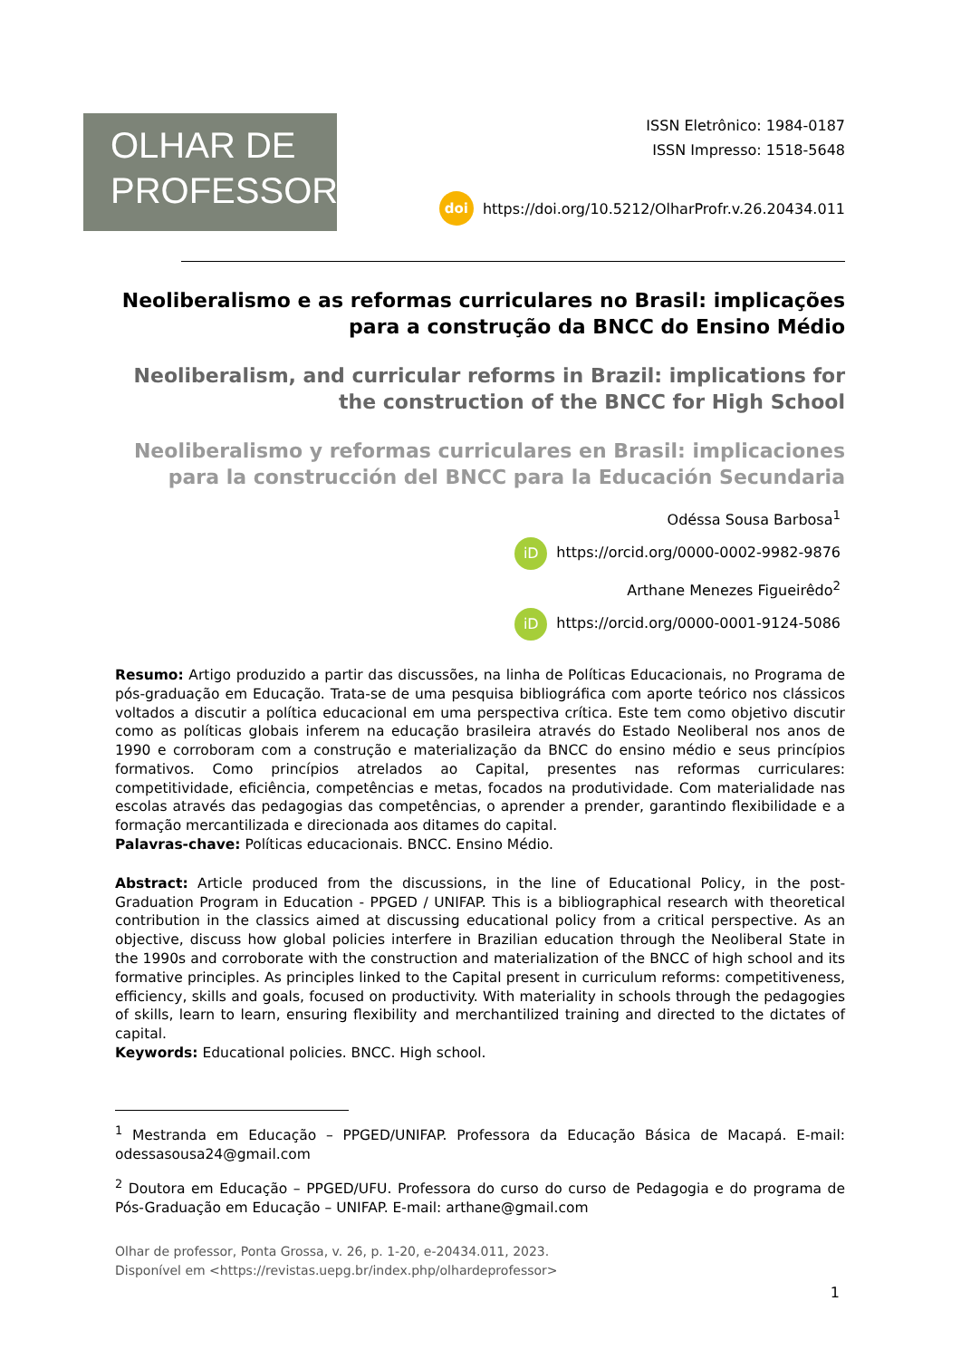OLHAR DE
PROFESSOR
ISSN Eletrônico: 1984-0187
ISSN Impresso: 1518-5648
doi https://doi.org/10.5212/OlharProfr.v.26.20434.011
Neoliberalismo e as reformas curriculares no Brasil: implicações para a construção da BNCC do Ensino Médio
Neoliberalism, and curricular reforms in Brazil: implications for the construction of the BNCC for High School
Neoliberalismo y reformas curriculares en Brasil: implicaciones para la construcción del BNCC para la Educación Secundaria
Odéssa Sousa Barbosa<sup>1</sup>
iD https://orcid.org/0000-0002-9982-9876
Arthane Menezes Figueirêdo<sup>2</sup>
iD https://orcid.org/0000-0001-9124-5086
Resumo: Artigo produzido a partir das discussões, na linha de Políticas Educacionais, no Programa de pós-graduação em Educação. Trata-se de uma pesquisa bibliográfica com aporte teórico nos clássicos voltados a discutir a política educacional em uma perspectiva crítica. Este tem como objetivo discutir como as políticas globais inferem na educação brasileira através do Estado Neoliberal nos anos de 1990 e corroboram com a construção e materialização da BNCC do ensino médio e seus princípios formativos. Como princípios atrelados ao Capital, presentes nas reformas curriculares: competitividade, eficiência, competências e metas, focados na produtividade. Com materialidade nas escolas através das pedagogias das competências, o aprender a prender, garantindo flexibilidade e a formação mercantilizada e direcionada aos ditames do capital.
Palavras-chave: Políticas educacionais. BNCC. Ensino Médio.
Abstract: Article produced from the discussions, in the line of Educational Policy, in the post- Graduation Program in Education - PPGED / UNIFAP. This is a bibliographical research with theoretical contribution in the classics aimed at discussing educational policy from a critical perspective. As an objective, discuss how global policies interfere in Brazilian education through the Neoliberal State in the 1990s and corroborate with the construction and materialization of the BNCC of high school and its formative principles. As principles linked to the Capital present in curriculum reforms: competitiveness, efficiency, skills and goals, focused on productivity. With materiality in schools through the pedagogies of skills, learn to learn, ensuring flexibility and merchantilized training and directed to the dictates of capital.
Keywords: Educational policies. BNCC. High school.
<sup>1</sup> Mestranda em Educação – PPGED/UNIFAP. Professora da Educação Básica de Macapá. E-mail: odessasousa24@gmail.com
<sup>2</sup> Doutora em Educação – PPGED/UFU. Professora do curso do curso de Pedagogia e do programa de Pós-Graduação em Educação – UNIFAP. E-mail: arthane@gmail.com
Olhar de professor, Ponta Grossa, v. 26, p. 1-20, e-20434.011, 2023.
Disponível em <https://revistas.uepg.br/index.php/olhardeprofessor>
1